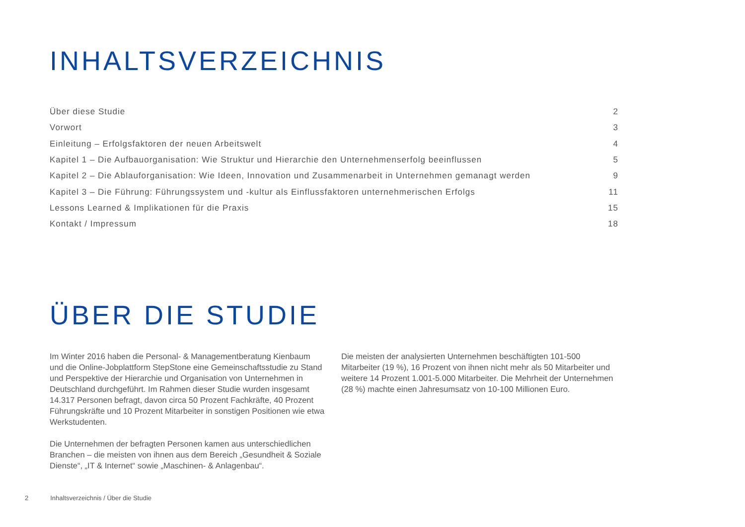INHALTSVERZEICHNIS
| Über diese Studie | 2 |
| Vorwort | 3 |
| Einleitung – Erfolgsfaktoren der neuen Arbeitswelt | 4 |
| Kapitel 1 – Die Aufbauorganisation: Wie Struktur und Hierarchie den Unternehmenserfolg beeinflussen | 5 |
| Kapitel 2 – Die Ablauforganisation: Wie Ideen, Innovation und Zusammenarbeit in Unternehmen gemanagt werden | 9 |
| Kapitel 3 – Die Führung: Führungssystem und -kultur als Einflussfaktoren unternehmerischen Erfolgs | 11 |
| Lessons Learned & Implikationen für die Praxis | 15 |
| Kontakt / Impressum | 18 |
ÜBER DIE STUDIE
Im Winter 2016 haben die Personal- & Managementberatung Kienbaum und die Online-Jobplattform StepStone eine Gemeinschaftsstudie zu Stand und Perspektive der Hierarchie und Organisation von Unternehmen in Deutschland durchgeführt. Im Rahmen dieser Studie wurden insgesamt 14.317 Personen befragt, davon circa 50 Prozent Fachkräfte, 40 Prozent Führungskräfte und 10 Prozent Mitarbeiter in sonstigen Positionen wie etwa Werkstudenten.
Die Unternehmen der befragten Personen kamen aus unterschiedlichen Branchen – die meisten von ihnen aus dem Bereich „Gesundheit & Soziale Dienste“, „IT & Internet“ sowie „Maschinen- & Anlagenbau“.
Die meisten der analysierten Unternehmen beschäftigten 101-500 Mitarbeiter (19 %), 16 Prozent von ihnen nicht mehr als 50 Mitarbeiter und weitere 14 Prozent 1.001-5.000 Mitarbeiter. Die Mehrheit der Unternehmen (28 %) machte einen Jahresumsatz von 10-100 Millionen Euro.
2 Inhaltsverzeichnis / Über die Studie